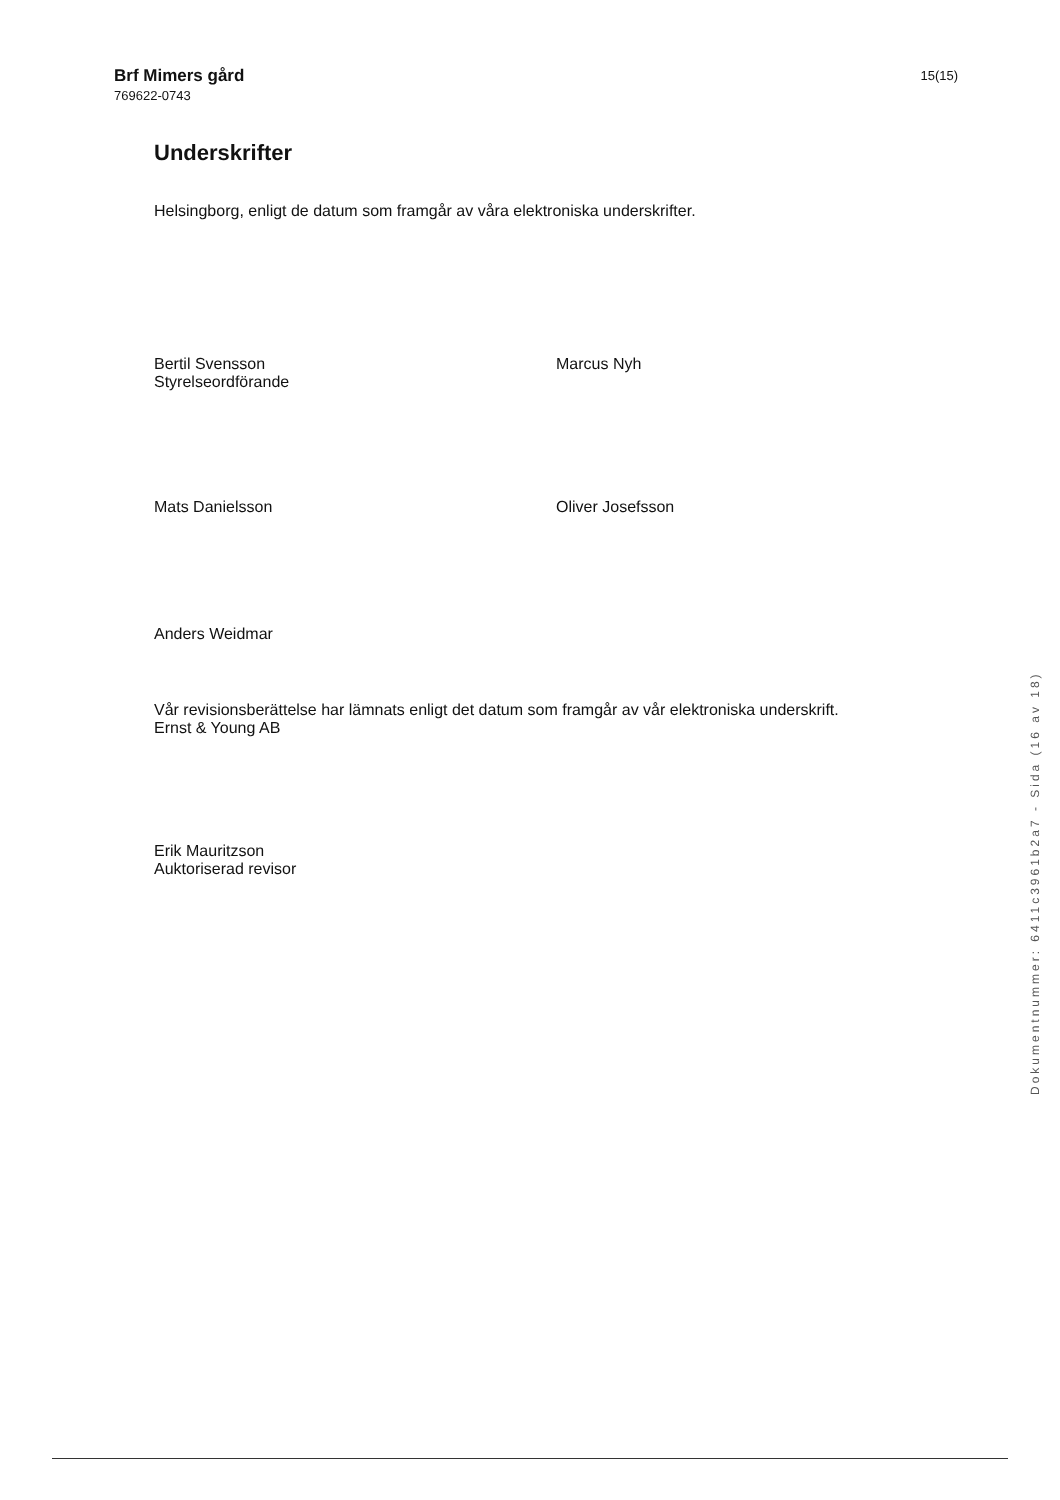Brf Mimers gård
769622-0743
15(15)
Underskrifter
Helsingborg, enligt de datum som framgår av våra elektroniska underskrifter.
Bertil Svensson
Styrelseordförande
Marcus Nyh
Mats Danielsson Oliver Josefsson
Anders Weidmar
Vår revisionsberättelse har lämnats enligt det datum som framgår av vår elektroniska underskrift.
Ernst & Young AB
Erik Mauritzson
Auktoriserad revisor
Dokumentnummer: 6411c3961b2a7 - Sida (16 av 18)